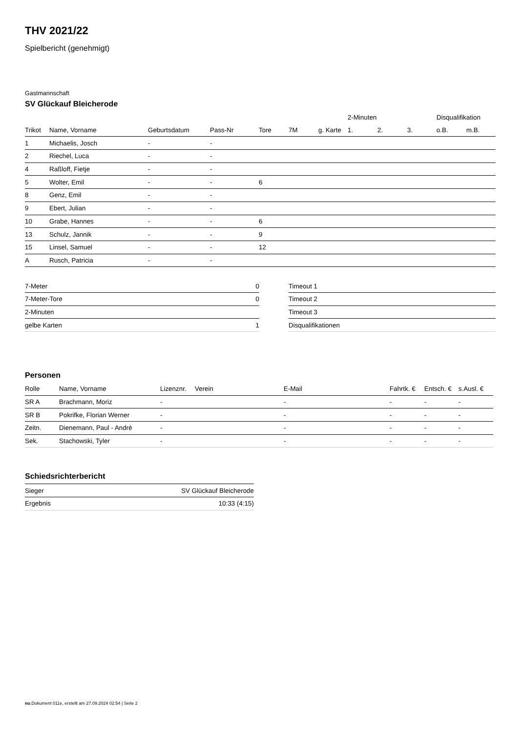THV 2021/22
Spielbericht (genehmigt)
Gastmannschaft
SV Glückauf Bleicherode
| | | | | | | | 2-Minuten | | | Disqualifikation | |
| --- | --- | --- | --- | --- | --- | --- | --- | --- | --- | --- | --- |
| Trikot | Name, Vorname | Geburtsdatum | Pass-Nr | Tore | 7M | g. Karte | 1. | 2. | 3. | o.B. | m.B. |
| 1 | Michaelis, Josch | - | - | | | | | | | | |
| 2 | Riechel, Luca | - | - | | | | | | | | |
| 4 | Raßloff, Fietje | - | - | | | | | | | | |
| 5 | Wolter, Emil | - | - | 6 | | | | | | | |
| 8 | Genz, Emil | - | - | | | | | | | | |
| 9 | Ebert, Julian | - | - | | | | | | | | |
| 10 | Grabe, Hannes | - | - | 6 | | | | | | | |
| 13 | Schulz, Jannik | - | - | 9 | | | | | | | |
| 15 | Linsel, Samuel | - | - | 12 | | | | | | | |
| A | Rusch, Patricia | - | - | | | | | | | | |
| 7-Meter | 0 |
| 7-Meter-Tore | 0 |
| 2-Minuten | |
| gelbe Karten | 1 |
| Timeout 1 |
| Timeout 2 |
| Timeout 3 |
| Disqualifikationen |
Personen
| Rolle | Name, Vorname | Lizenznr. | Verein | E-Mail | Fahrtk. € | Entsch. € | s.Ausl. € |
| --- | --- | --- | --- | --- | --- | --- | --- |
| SR A | Brachmann, Moriz | - | | - | - | - | - |
| SR B | Pokrifke, Florian Werner | - | | - | - | - | - |
| Zeitn. | Dienemann, Paul - Andrè | - | | - | - | - | - |
| Sek. | Stachowski, Tyler | - | | - | - | - | - |
Schiedsrichterbericht
| Sieger | SV Glückauf Bleicherode |
| Ergebnis | 10:33 (4:15) |
nu.Dokument 011e, erstellt am 27.09.2024 02:54 | Seite 2